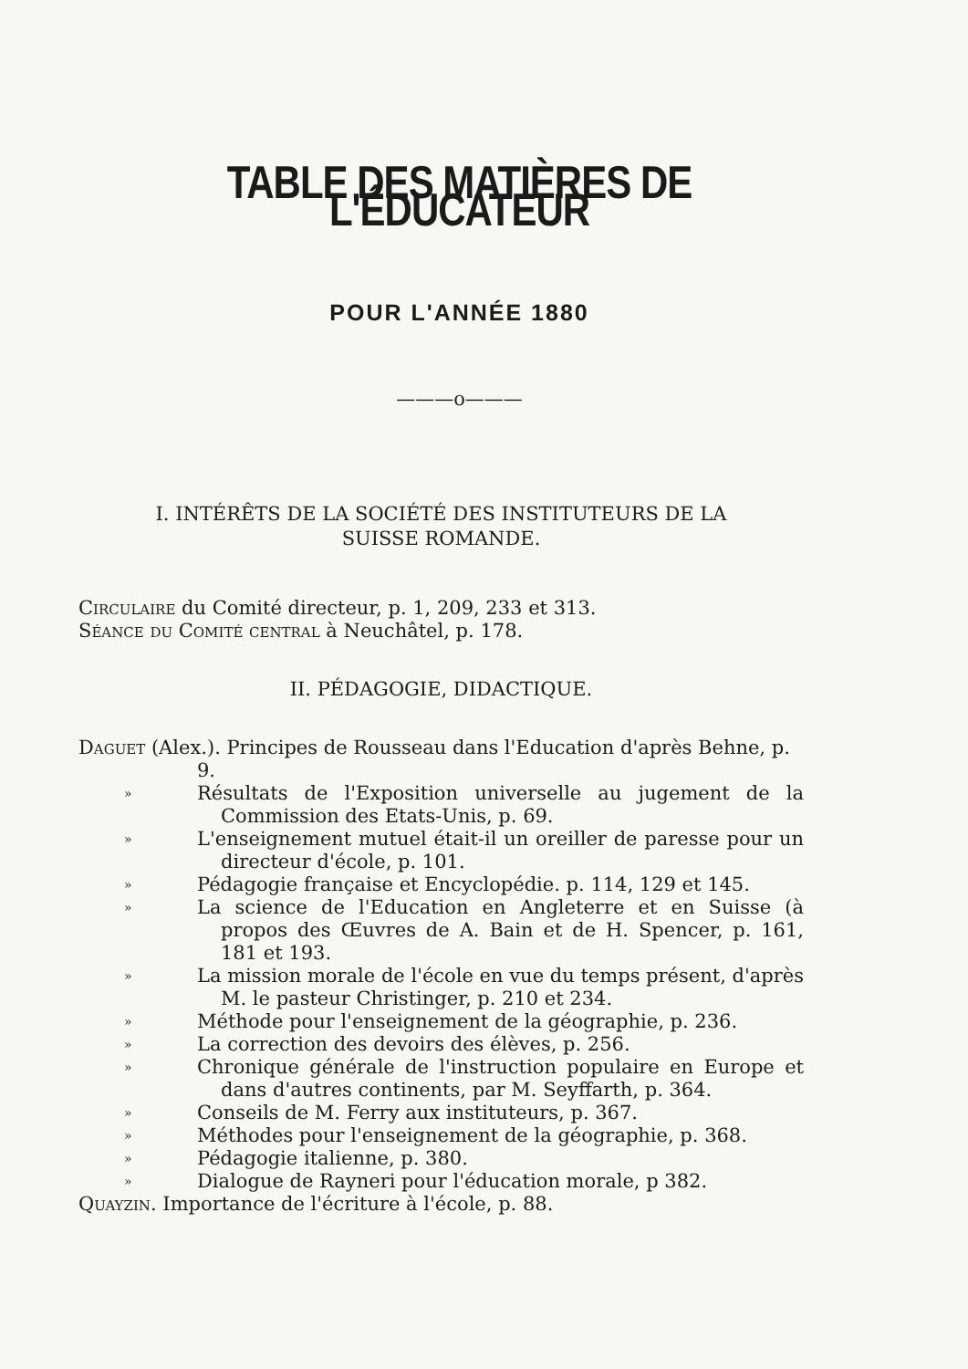TABLE DES MATIÈRES DE L'ÉDUCATEUR
POUR L'ANNÉE 1880
———o———
I. INTÉRÊTS DE LA SOCIÉTÉ DES INSTITUTEURS DE LA
SUISSE ROMANDE.
Circulaire du Comité directeur, p. 1, 209, 233 et 313.
Séance du Comité central à Neuchâtel, p. 178.
II. PÉDAGOGIE, DIDACTIQUE.
Daguet (Alex.). Principes de Rousseau dans l'Education d'après Behne, p. 9.
» Résultats de l'Exposition universelle au jugement de la Commission des Etats-Unis, p. 69.
» L'enseignement mutuel était-il un oreiller de paresse pour un directeur d'école, p. 101.
» Pédagogie française et Encyclopédie. p. 114, 129 et 145.
» La science de l'Education en Angleterre et en Suisse (à propos des Œuvres de A. Bain et de H. Spencer, p. 161, 181 et 193.
» La mission morale de l'école en vue du temps présent, d'après M. le pasteur Christinger, p. 210 et 234.
» Méthode pour l'enseignement de la géographie, p. 236.
» La correction des devoirs des élèves, p. 256.
» Chronique générale de l'instruction populaire en Europe et dans d'autres continents, par M. Seyffarth, p. 364.
» Conseils de M. Ferry aux instituteurs, p. 367.
» Méthodes pour l'enseignement de la géographie, p. 368.
» Pédagogie italienne, p. 380.
» Dialogue de Rayneri pour l'éducation morale, p 382.
Quayzin. Importance de l'écriture à l'école, p. 88.